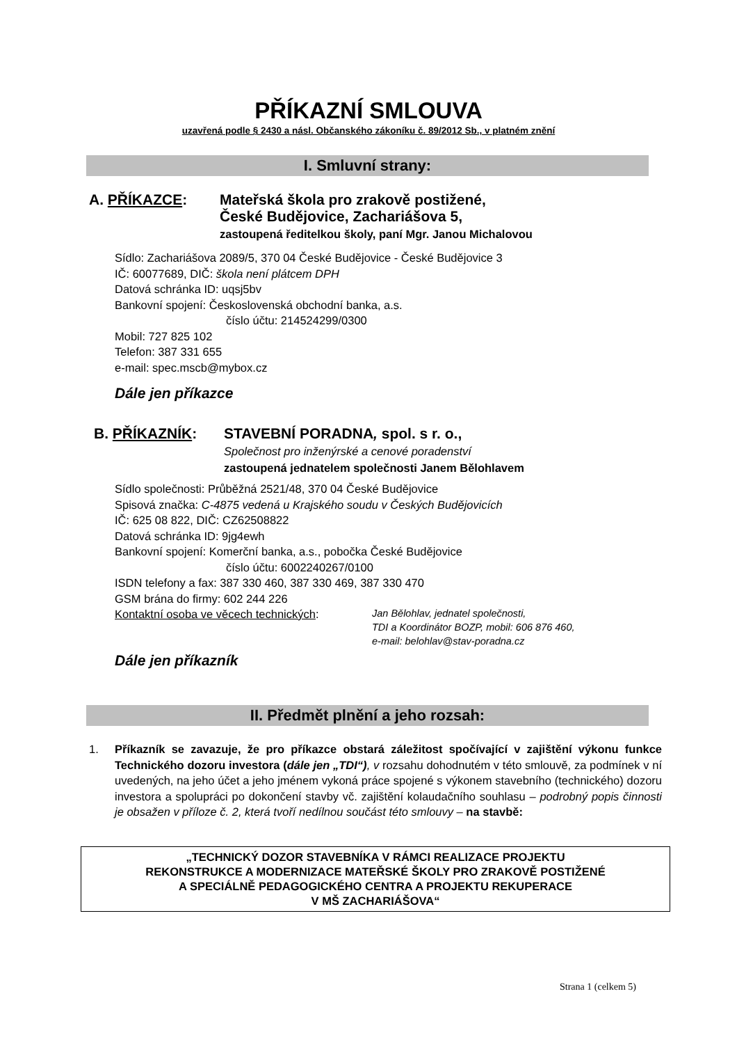PŘÍKAZNÍ SMLOUVA
uzavřená podle § 2430 a násl. Občanského zákoníku č. 89/2012 Sb., v platném znění
I. Smluvní strany:
A. PŘÍKAZCE: Mateřská škola pro zrakově postižené,
České Budějovice, Zachariášova 5,
zastoupená ředitelkou školy, paní Mgr. Janou Michalovou
Sídlo: Zachariášova 2089/5, 370 04 České Budějovice - České Budějovice 3
IČ: 60077689, DIČ: škola není plátcem DPH
Datová schránka ID: uqsj5bv
Bankovní spojení: Československá obchodní banka, a.s.
číslo účtu: 214524299/0300
Mobil: 727 825 102
Telefon: 387 331 655
e-mail: spec.mscb@mybox.cz
Dále jen příkazce
B. PŘÍKAZNÍK: STAVEBNÍ PORADNA, spol. s r. o.,
Společnost pro inženýrské a cenové poradenství
zastoupená jednatelem společnosti Janem Bělohlavem
Sídlo společnosti: Průběžná 2521/48, 370 04 České Budějovice
Spisová značka: C-4875 vedená u Krajského soudu v Českých Budějovicích
IČ: 625 08 822, DIČ: CZ62508822
Datová schránka ID: 9jg4ewh
Bankovní spojení: Komerční banka, a.s., pobočka České Budějovice
číslo účtu: 6002240267/0100
ISDN telefony a fax: 387 330 460, 387 330 469, 387 330 470
GSM brána do firmy: 602 244 226
Kontaktní osoba ve věcech technických:
Jan Bělohlav, jednatel společnosti,
TDI a Koordinátor BOZP, mobil: 606 876 460,
e-mail: belohlav@stav-poradna.cz
Dále jen příkazník
II. Předmět plnění a jeho rozsah:
1. Příkazník se zavazuje, že pro příkazce obstará záležitost spočívající v zajištění výkonu funkce Technického dozoru investora (dále jen „TDI“), v rozsahu dohodnutém v této smlouvě, za podmínek v ní uvedených, na jeho účet a jeho jménem vykoná práce spojené s výkonem stavebního (technického) dozoru investora a spolupráci po dokončení stavby vč. zajištění kolaudačního souhlasu – podrobný popis činnosti je obsažen v příloze č. 2, která tvoří nedílnou součást této smlouvy – na stavbě:
„TECHNICKÝ DOZOR STAVEBNÍKA V RÁMCI REALIZACE PROJEKTU
REKONSTRUKCE A MODERNIZACE MATEŘSKÉ ŠKOLY PRO ZRAKOVĚ POSTIŽENÉ
A SPECIÁLNĚ PEDAGOGICKÉHO CENTRA A PROJEKTU REKUPERACE
V MŠ ZACHARIÁŠOVA“
Strana 1 (celkem 5)